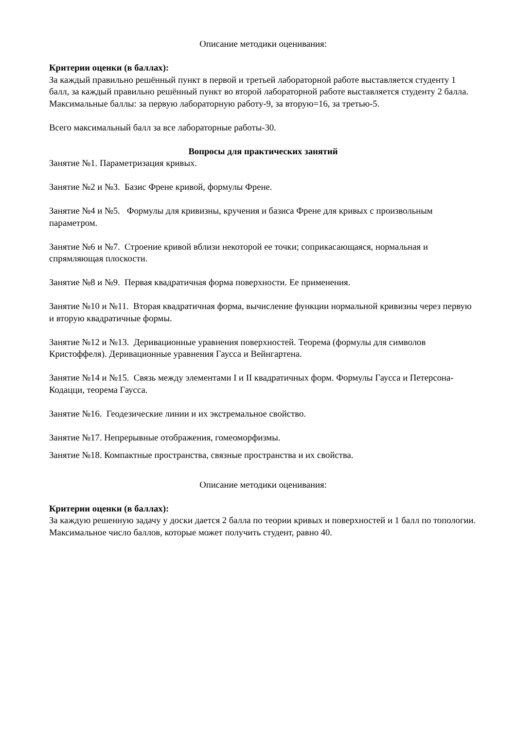Описание методики оценивания:
Критерии оценки (в баллах):
За каждый правильно решённый пункт в первой и третьей лабораторной работе выставляется студенту 1 балл, за каждый правильно решённый пункт во второй лабораторной работе выставляется студенту 2 балла. Максимальные баллы: за первую лабораторную работу-9, за вторую=16, за третью-5.
Всего максимальный балл за все лабораторные работы-30.
Вопросы для практических занятий
Занятие №1. Параметризация кривых.
Занятие №2 и №3. Базис Френе кривой, формулы Френе.
Занятие №4 и №5. Формулы для кривизны, кручения и базиса Френе для кривых с произвольным параметром.
Занятие №6 и №7. Строение кривой вблизи некоторой ее точки; соприкасающаяся, нормальная и спрямляющая плоскости.
Занятие №8 и №9. Первая квадратичная форма поверхности. Ее применения.
Занятие №10 и №11. Вторая квадратичная форма, вычисление функции нормальной кривизны через первую и вторую квадратичные формы.
Занятие №12 и №13. Деривационные уравнения поверхностей. Теорема (формулы для символов Кристоффеля). Деривационные уравнения Гаусса и Вейнгартена.
Занятие №14 и №15. Связь между элементами I и II квадратичных форм. Формулы Гаусса и Петерсона-Кодацци, теорема Гаусса.
Занятие №16. Геодезические линии и их экстремальное свойство.
Занятие №17. Непрерывные отображения, гомеоморфизмы.
Занятие №18. Компактные пространства, связные пространства и их свойства.
Описание методики оценивания:
Критерии оценки (в баллах):
За каждую решенную задачу у доски дается 2 балла по теории кривых и поверхностей и 1 балл по топологии. Максимальное число баллов, которые может получить студент, равно 40.